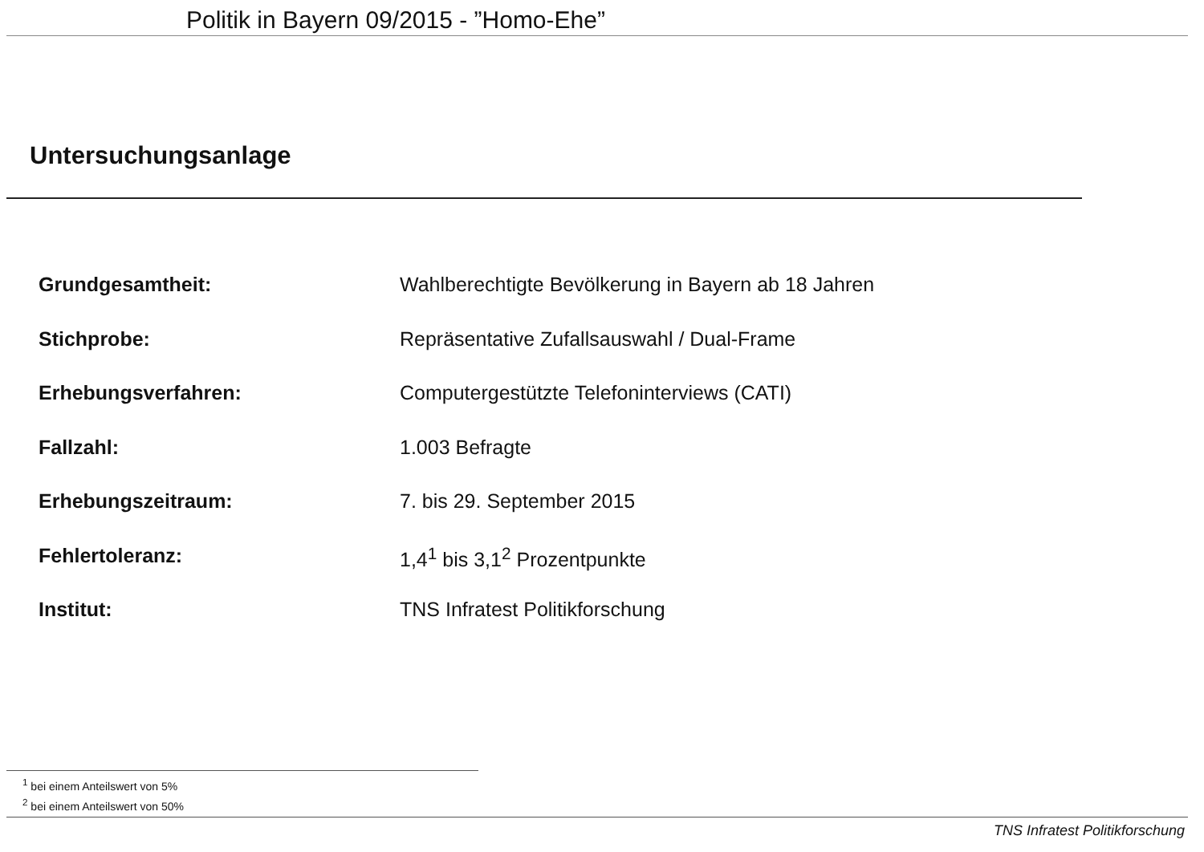Politik in Bayern 09/2015 - ”Homo-Ehe”
Untersuchungsanlage
Grundgesamtheit: Wahlberechtigte Bevölkerung in Bayern ab 18 Jahren
Stichprobe: Repräsentative Zufallsauswahl / Dual-Frame
Erhebungsverfahren: Computergestützte Telefoninterviews (CATI)
Fallzahl: 1.003 Befragte
Erhebungszeitraum: 7. bis 29. September 2015
Fehlertoleranz: 1,4<sup>1</sup> bis 3,1<sup>2</sup> Prozentpunkte
Institut: TNS Infratest Politikforschung
<sup>1</sup> bei einem Anteilswert von 5%
<sup>2</sup> bei einem Anteilswert von 50%
TNS Infratest Politikforschung